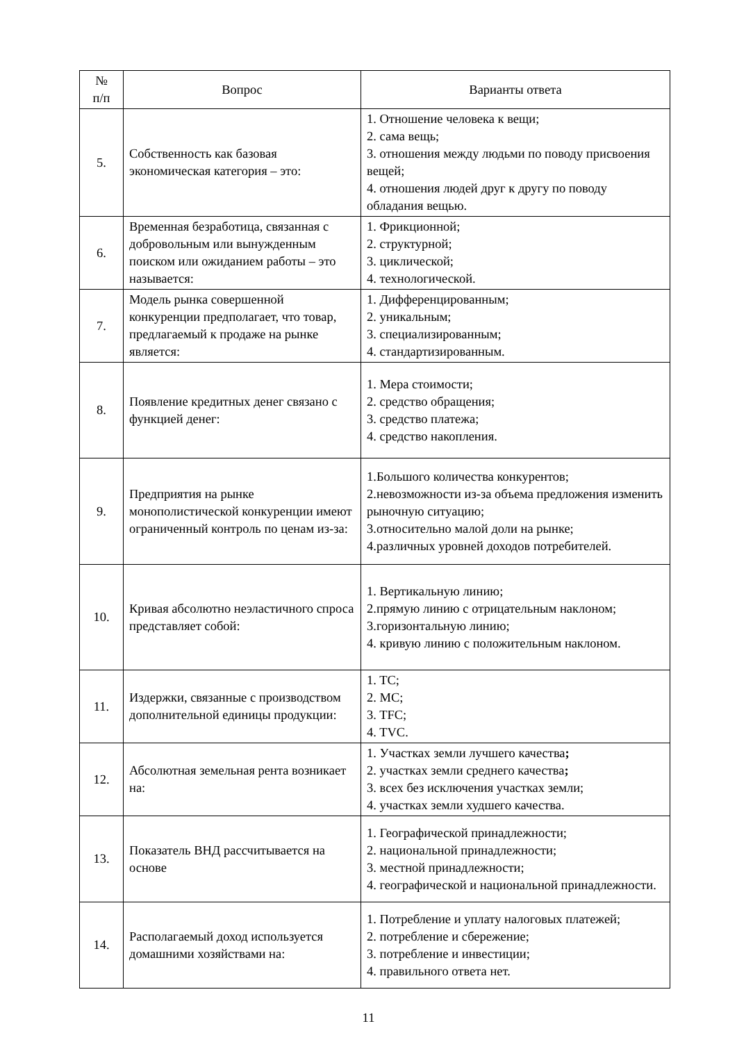| № п/п | Вопрос | Варианты ответа |
| --- | --- | --- |
| 5. | Собственность как базовая экономическая категория – это: | 1. Отношение человека к вещи; 2. сама вещь; 3. отношения между людьми по поводу присвоения вещей; 4. отношения людей друг к другу по поводу обладания вещью. |
| 6. | Временная безработица, связанная с добровольным или вынужденным поиском или ожиданием работы – это называется: | 1. Фрикционной; 2. структурной; 3. циклической; 4. технологической. |
| 7. | Модель рынка совершенной конкуренции предполагает, что товар, предлагаемый к продаже на рынке является: | 1. Дифференцированным; 2. уникальным; 3. специализированным; 4. стандартизированным. |
| 8. | Появление кредитных денег связано с функцией денег: | 1. Мера стоимости; 2. средство обращения; 3. средство платежа; 4. средство накопления. |
| 9. | Предприятия на рынке монополистической конкуренции имеют ограниченный контроль по ценам из-за: | 1.Большого количества конкурентов; 2.невозможности из-за объема предложения изменить рыночную ситуацию; 3.относительно малой доли на рынке; 4.различных уровней доходов потребителей. |
| 10. | Кривая абсолютно неэластичного спроса представляет собой: | 1. Вертикальную линию; 2.прямую линию с отрицательным наклоном; 3.горизонтальную линию; 4. кривую линию с положительным наклоном. |
| 11. | Издержки, связанные с производством дополнительной единицы продукции: | 1. TC; 2. MC; 3. TFC; 4. TVC. |
| 12. | Абсолютная земельная рента возникает на: | 1. Участках земли лучшего качества ; 2. участках земли среднего качества ; 3. всех без исключения участках земли; 4. участках земли худшего качества. |
| 13. | Показатель ВНД рассчитывается на основе | 1. Географической принадлежности; 2. национальной принадлежности; 3. местной принадлежности; 4. географической и национальной принадлежности. |
| 14. | Располагаемый доход используется домашними хозяйствами на: | 1. Потребление и уплату налоговых платежей; 2. потребление и сбережение; 3. потребление и инвестиции; 4. правильного ответа нет. |
11